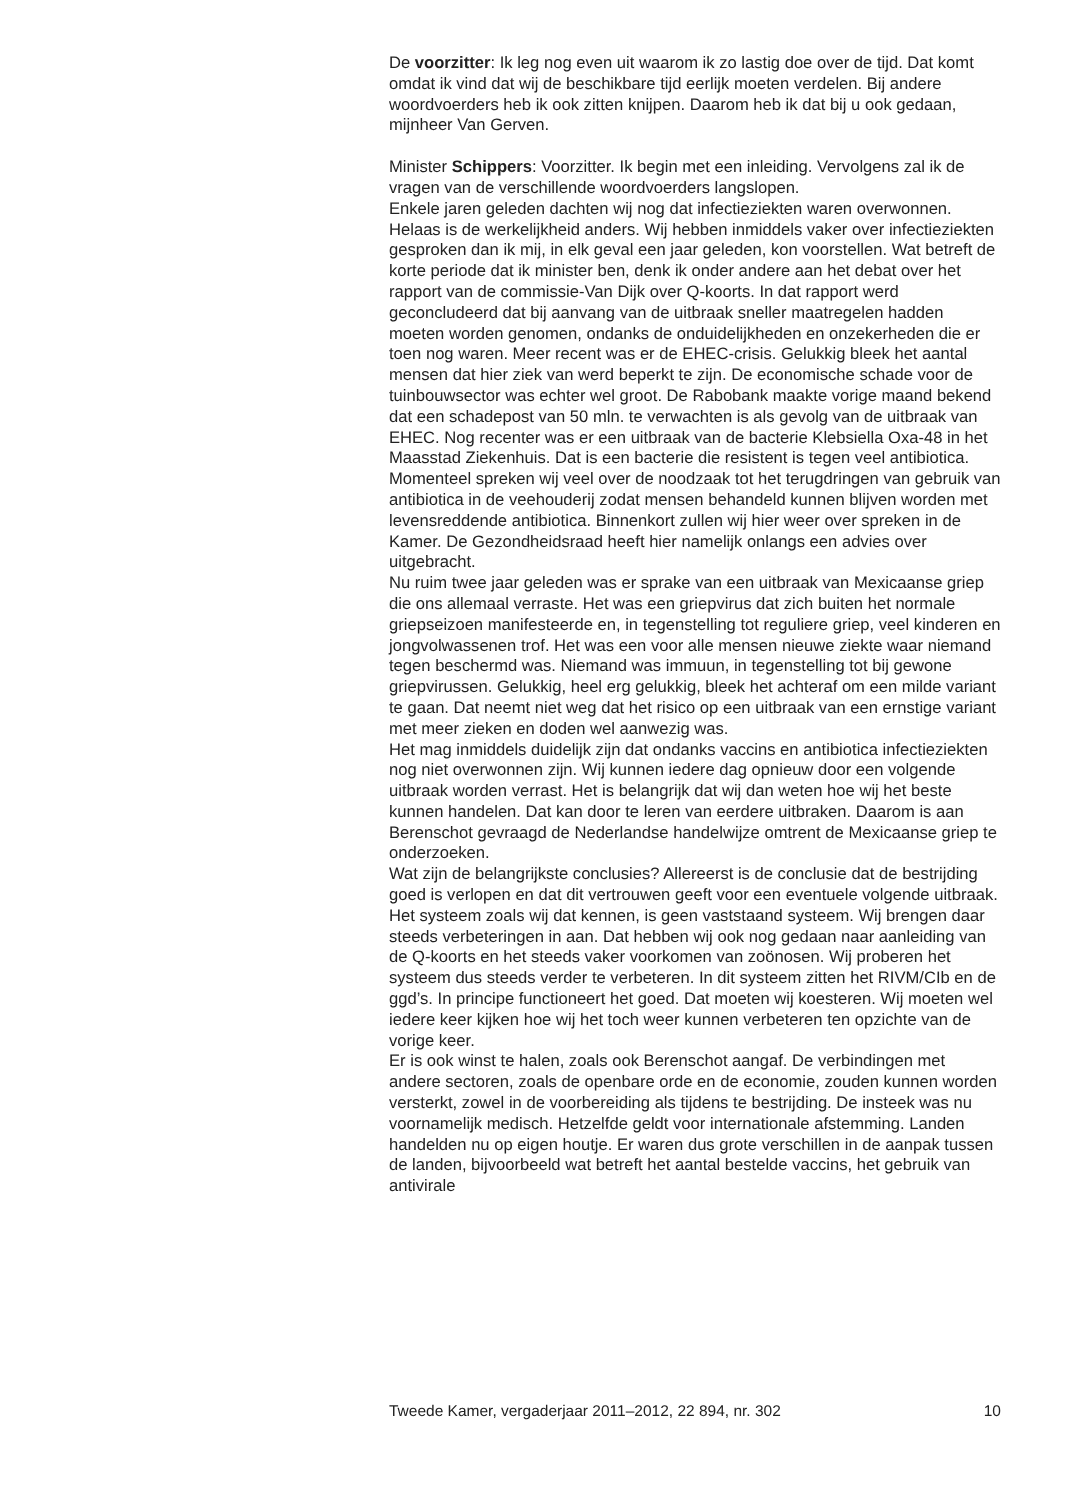De voorzitter: Ik leg nog even uit waarom ik zo lastig doe over de tijd. Dat komt omdat ik vind dat wij de beschikbare tijd eerlijk moeten verdelen. Bij andere woordvoerders heb ik ook zitten knijpen. Daarom heb ik dat bij u ook gedaan, mijnheer Van Gerven.
Minister Schippers: Voorzitter. Ik begin met een inleiding. Vervolgens zal ik de vragen van de verschillende woordvoerders langslopen.
Enkele jaren geleden dachten wij nog dat infectieziekten waren overwonnen. Helaas is de werkelijkheid anders. Wij hebben inmiddels vaker over infectieziekten gesproken dan ik mij, in elk geval een jaar geleden, kon voorstellen. Wat betreft de korte periode dat ik minister ben, denk ik onder andere aan het debat over het rapport van de commissie-Van Dijk over Q-koorts. In dat rapport werd geconcludeerd dat bij aanvang van de uitbraak sneller maatregelen hadden moeten worden genomen, ondanks de onduidelijkheden en onzekerheden die er toen nog waren. Meer recent was er de EHEC-crisis. Gelukkig bleek het aantal mensen dat hier ziek van werd beperkt te zijn. De economische schade voor de tuinbouwsector was echter wel groot. De Rabobank maakte vorige maand bekend dat een schadepost van 50 mln. te verwachten is als gevolg van de uitbraak van EHEC. Nog recenter was er een uitbraak van de bacterie Klebsiella Oxa-48 in het Maasstad Ziekenhuis. Dat is een bacterie die resistent is tegen veel antibiotica. Momenteel spreken wij veel over de noodzaak tot het terugdringen van gebruik van antibiotica in de veehouderij zodat mensen behandeld kunnen blijven worden met levensreddende antibiotica. Binnenkort zullen wij hier weer over spreken in de Kamer. De Gezondheidsraad heeft hier namelijk onlangs een advies over uitgebracht.
Nu ruim twee jaar geleden was er sprake van een uitbraak van Mexicaanse griep die ons allemaal verraste. Het was een griepvirus dat zich buiten het normale griepseizoen manifesteerde en, in tegenstelling tot reguliere griep, veel kinderen en jongvolwassenen trof. Het was een voor alle mensen nieuwe ziekte waar niemand tegen beschermd was. Niemand was immuun, in tegenstelling tot bij gewone griepvirussen. Gelukkig, heel erg gelukkig, bleek het achteraf om een milde variant te gaan. Dat neemt niet weg dat het risico op een uitbraak van een ernstige variant met meer zieken en doden wel aanwezig was.
Het mag inmiddels duidelijk zijn dat ondanks vaccins en antibiotica infectieziekten nog niet overwonnen zijn. Wij kunnen iedere dag opnieuw door een volgende uitbraak worden verrast. Het is belangrijk dat wij dan weten hoe wij het beste kunnen handelen. Dat kan door te leren van eerdere uitbraken. Daarom is aan Berenschot gevraagd de Nederlandse handelwijze omtrent de Mexicaanse griep te onderzoeken.
Wat zijn de belangrijkste conclusies? Allereerst is de conclusie dat de bestrijding goed is verlopen en dat dit vertrouwen geeft voor een eventuele volgende uitbraak. Het systeem zoals wij dat kennen, is geen vaststaand systeem. Wij brengen daar steeds verbeteringen in aan. Dat hebben wij ook nog gedaan naar aanleiding van de Q-koorts en het steeds vaker voorkomen van zoönosen. Wij proberen het systeem dus steeds verder te verbeteren. In dit systeem zitten het RIVM/CIb en de ggd’s. In principe functioneert het goed. Dat moeten wij koesteren. Wij moeten wel iedere keer kijken hoe wij het toch weer kunnen verbeteren ten opzichte van de vorige keer.
Er is ook winst te halen, zoals ook Berenschot aangaf. De verbindingen met andere sectoren, zoals de openbare orde en de economie, zouden kunnen worden versterkt, zowel in de voorbereiding als tijdens te bestrijding. De insteek was nu voornamelijk medisch. Hetzelfde geldt voor internationale afstemming. Landen handelden nu op eigen houtje. Er waren dus grote verschillen in de aanpak tussen de landen, bijvoorbeeld wat betreft het aantal bestelde vaccins, het gebruik van antivirale
Tweede Kamer, vergaderjaar 2011–2012, 22 894, nr. 302 10